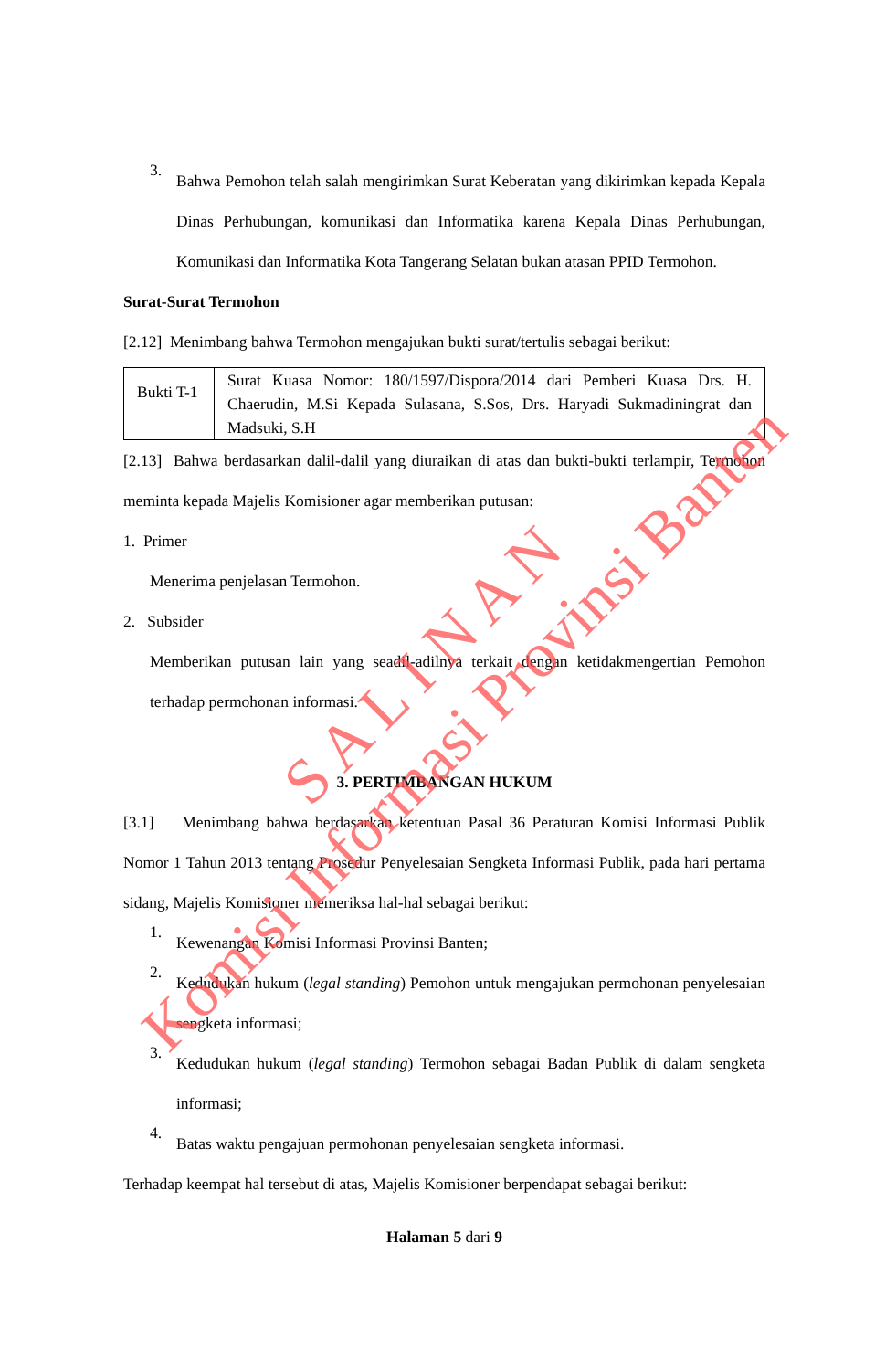3.
Bahwa Pemohon telah salah mengirimkan Surat Keberatan yang dikirimkan kepada Kepala Dinas Perhubungan, komunikasi dan Informatika karena Kepala Dinas Perhubungan, Komunikasi dan Informatika Kota Tangerang Selatan bukan atasan PPID Termohon.
Surat-Surat Termohon
[2.12] Menimbang bahwa Termohon mengajukan bukti surat/tertulis sebagai berikut:
| Bukti T-1 | Surat Kuasa Nomor: 180/1597/Dispora/2014 dari Pemberi Kuasa Drs. H. Chaerudin, M.Si Kepada Sulasana, S.Sos, Drs. Haryadi Sukmadiningrat dan Madsuki, S.H |
[2.13] Bahwa berdasarkan dalil-dalil yang diuraikan di atas dan bukti-bukti terlampir, Termohon meminta kepada Majelis Komisioner agar memberikan putusan:
1. Primer
Menerima penjelasan Termohon.
2. Subsider
Memberikan putusan lain yang seadil-adilnya terkait dengan ketidakmengertian Pemohon terhadap permohonan informasi.
3. PERTIMBANGAN HUKUM
[3.1] Menimbang bahwa berdasarkan ketentuan Pasal 36 Peraturan Komisi Informasi Publik Nomor 1 Tahun 2013 tentang Prosedur Penyelesaian Sengketa Informasi Publik, pada hari pertama sidang, Majelis Komisioner memeriksa hal-hal sebagai berikut:
1.
Kewenangan Komisi Informasi Provinsi Banten;
2.
Kedudukan hukum (legal standing) Pemohon untuk mengajukan permohonan penyelesaian sengketa informasi;
3.
Kedudukan hukum (legal standing) Termohon sebagai Badan Publik di dalam sengketa informasi;
4.
Batas waktu pengajuan permohonan penyelesaian sengketa informasi.
Terhadap keempat hal tersebut di atas, Majelis Komisioner berpendapat sebagai berikut:
Halaman 5 dari 9
Komisi Informasi Provinsi Banten
S A L I N A N